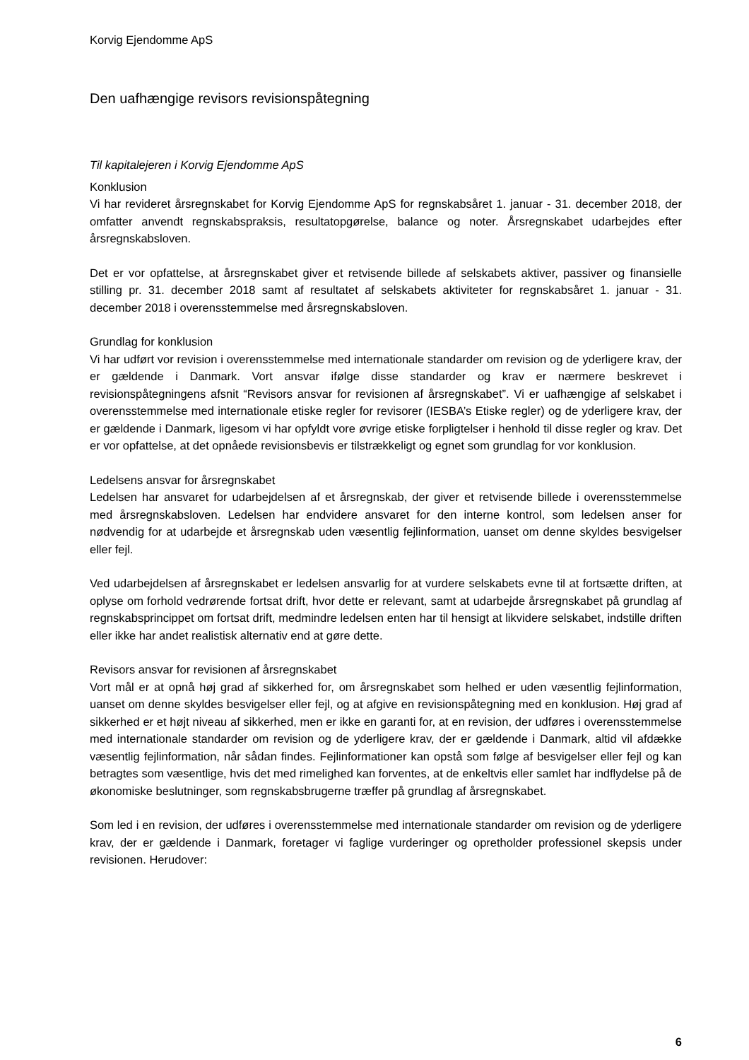Korvig Ejendomme ApS
Den uafhængige revisors revisionspåtegning
Til kapitalejeren i Korvig Ejendomme ApS
Konklusion
Vi har revideret årsregnskabet for Korvig Ejendomme ApS for regnskabsåret 1. januar - 31. december 2018, der omfatter anvendt regnskabspraksis, resultatopgørelse, balance og noter. Årsregnskabet udarbejdes efter årsregnskabsloven.
Det er vor opfattelse, at årsregnskabet giver et retvisende billede af selskabets aktiver, passiver og finansielle stilling pr. 31. december 2018 samt af resultatet af selskabets aktiviteter for regnskabsåret 1. januar - 31. december 2018 i overensstemmelse med årsregnskabsloven.
Grundlag for konklusion
Vi har udført vor revision i overensstemmelse med internationale standarder om revision og de yderligere krav, der er gældende i Danmark. Vort ansvar ifølge disse standarder og krav er nærmere beskrevet i revisionspåtegningens afsnit “Revisors ansvar for revisionen af årsregnskabet”. Vi er uafhængige af selskabet i overensstemmelse med internationale etiske regler for revisorer (IESBA’s Etiske regler) og de yderligere krav, der er gældende i Danmark, ligesom vi har opfyldt vore øvrige etiske forpligtelser i henhold til disse regler og krav. Det er vor opfattelse, at det opnåede revisionsbevis er tilstrækkeligt og egnet som grundlag for vor konklusion.
Ledelsens ansvar for årsregnskabet
Ledelsen har ansvaret for udarbejdelsen af et årsregnskab, der giver et retvisende billede i overensstemmelse med årsregnskabsloven. Ledelsen har endvidere ansvaret for den interne kontrol, som ledelsen anser for nødvendig for at udarbejde et årsregnskab uden væsentlig fejlinformation, uanset om denne skyldes besvigelser eller fejl.
Ved udarbejdelsen af årsregnskabet er ledelsen ansvarlig for at vurdere selskabets evne til at fortsætte driften, at oplyse om forhold vedrørende fortsat drift, hvor dette er relevant, samt at udarbejde årsregnskabet på grundlag af regnskabsprincippet om fortsat drift, medmindre ledelsen enten har til hensigt at likvidere selskabet, indstille driften eller ikke har andet realistisk alternativ end at gøre dette.
Revisors ansvar for revisionen af årsregnskabet
Vort mål er at opnå høj grad af sikkerhed for, om årsregnskabet som helhed er uden væsentlig fejlinformation, uanset om denne skyldes besvigelser eller fejl, og at afgive en revisionspåtegning med en konklusion. Høj grad af sikkerhed er et højt niveau af sikkerhed, men er ikke en garanti for, at en revision, der udføres i overensstemmelse med internationale standarder om revision og de yderligere krav, der er gældende i Danmark, altid vil afdække væsentlig fejlinformation, når sådan findes. Fejlinformationer kan opstå som følge af besvigelser eller fejl og kan betragtes som væsentlige, hvis det med rimelighed kan forventes, at de enkeltvis eller samlet har indflydelse på de økonomiske beslutninger, som regnskabsbrugerne træffer på grundlag af årsregnskabet.
Som led i en revision, der udføres i overensstemmelse med internationale standarder om revision og de yderligere krav, der er gældende i Danmark, foretager vi faglige vurderinger og opretholder professionel skepsis under revisionen. Herudover:
6